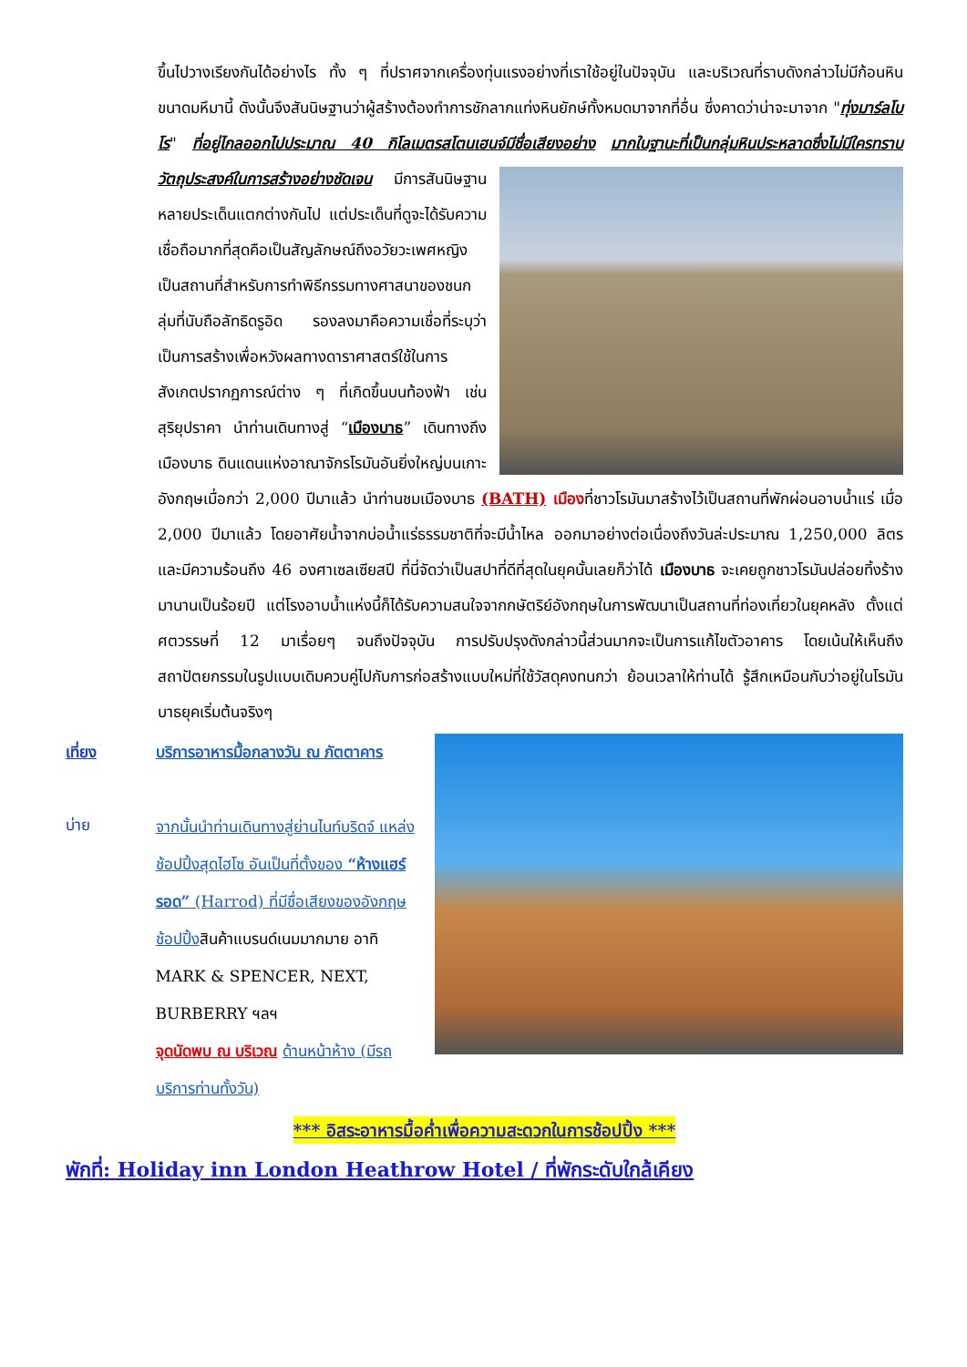ขึ้นไปวางเรียงกันได้อย่างไร ทั้ง ๆ ที่ปราศจากเครื่องทุ่นแรงอย่างที่เราใช้อยู่ในปัจจุบัน และบริเวณที่ราบดังกล่าวไม่มีก้อนหินขนาดมหึมานี้ ดังนั้นจึงสันนิษฐานว่าผู้สร้างต้องทำการชักลากแท่งหินยักษ์ทั้งหมดมาจากที่อื่น ซึ่งคาดว่าน่าจะมาจาก "ทุ่งมาร์ลโบโร" ที่อยู่ไกลออกไปประมาณ 40 กิโลเมตรสโตนเฮนจ์มีชื่อเสียงอย่าง มากในฐานะที่เป็นกลุ่มหินประหลาดซึ่งไม่มีใครทราบวัตถุประสงค์ในการสร้างอย่างชัดเจน มีการสันนิษฐานหลายประเด็นแตกต่างกันไป แต่ประเด็นที่ดูจะได้รับความเชื่อถือมากที่สุดคือเป็นสัญลักษณ์ถึงอวัยวะเพศหญิงเป็นสถานที่สำหรับการทำพิธีกรรมทางศาสนาของชนกลุ่มที่นับถือลัทธิดรูอิด รองลงมาคือความเชื่อที่ระบุว่า เป็นการสร้างเพื่อหวังผลทางดาราศาสตร์ใช้ในการสังเกตปรากฏการณ์ต่าง ๆ ที่เกิดขึ้นบนท้องฟ้า เช่น สุริยุปราคา นำท่านเดินทางสู่ “เมืองบาธ” เดินทางถึงเมืองบาธ ดินแดนแห่งอาณาจักรโรมันอันยิ่งใหญ่บนเกาะ อังกฤษเมื่อกว่า 2,000 ปีมาแล้ว นำท่านชมเมืองบาธ (BATH) เมืองที่ชาวโรมันมาสร้างไว้เป็นสถานที่พักผ่อนอาบน้ำแร่ เมื่อ 2,000 ปีมาแล้ว โดยอาศัยน้ำจากบ่อน้ำแร่ธรรมชาติที่จะมีน้ำไหล ออกมาอย่างต่อเนื่องถึงวันล่ะประมาณ 1,250,000 ลิตร และมีความร้อนถึง 46 องศาเซลเซียสปี ที่นี่จัดว่าเป็นสปาที่ดีที่สุดในยุคนั้นเลยก็ว่าได้ เมืองบาธ จะเคยถูกชาวโรมันปล่อยทิ้งร้างมานานเป็นร้อยปี แต่โรงอาบน้ำแห่งนี้ก็ได้รับความสนใจจากกษัตริย์อังกฤษในการพัฒนาเป็นสถานที่ท่องเที่ยวในยุคหลัง ตั้งแต่ศตวรรษที่ 12 มาเรื่อยๆ จนถึงปัจจุบัน การปรับปรุงดังกล่าวนี้ส่วนมากจะเป็นการแก้ไขตัวอาคาร โดยเน้นให้เห็นถึงสถาปัตยกรรมในรูปแบบเดิมควบคู่ไปกับการก่อสร้างแบบใหม่ที่ใช้วัสดุคงทนกว่า ย้อนเวลาให้ท่านได้ รู้สึกเหมือนกับว่าอยู่ในโรมันบาธยุคเริ่มต้นจริงๆ
เที่ยง
บ่าย
บริการอาหารมื้อกลางวัน ณ ภัตตาคาร
จากนั้นนำท่านเดินทางสู่ย่านไนท์บริดจ์ แหล่งช้อปปิ้งสุดไฮโซ อันเป็นที่ตั้งของ “ห้างแฮร์รอด” (Harrod) ที่มีชื่อเสียงของอังกฤษ ช้อปปิ้ง สินค้าแบรนด์เนมมากมาย อาทิ MARK & SPENCER, NEXT, BURBERRY ฯลฯ
จุดนัดพบ ณ บริเวณ ด้านหน้าห้าง (มีรถบริการท่านทั้งวัน)
*** อิสระอาหารมื้อค่ำเพื่อความสะดวกในการช้อปปิ้ง ***
พักที่: Holiday inn London Heathrow Hotel / ที่พักระดับใกล้เคียง